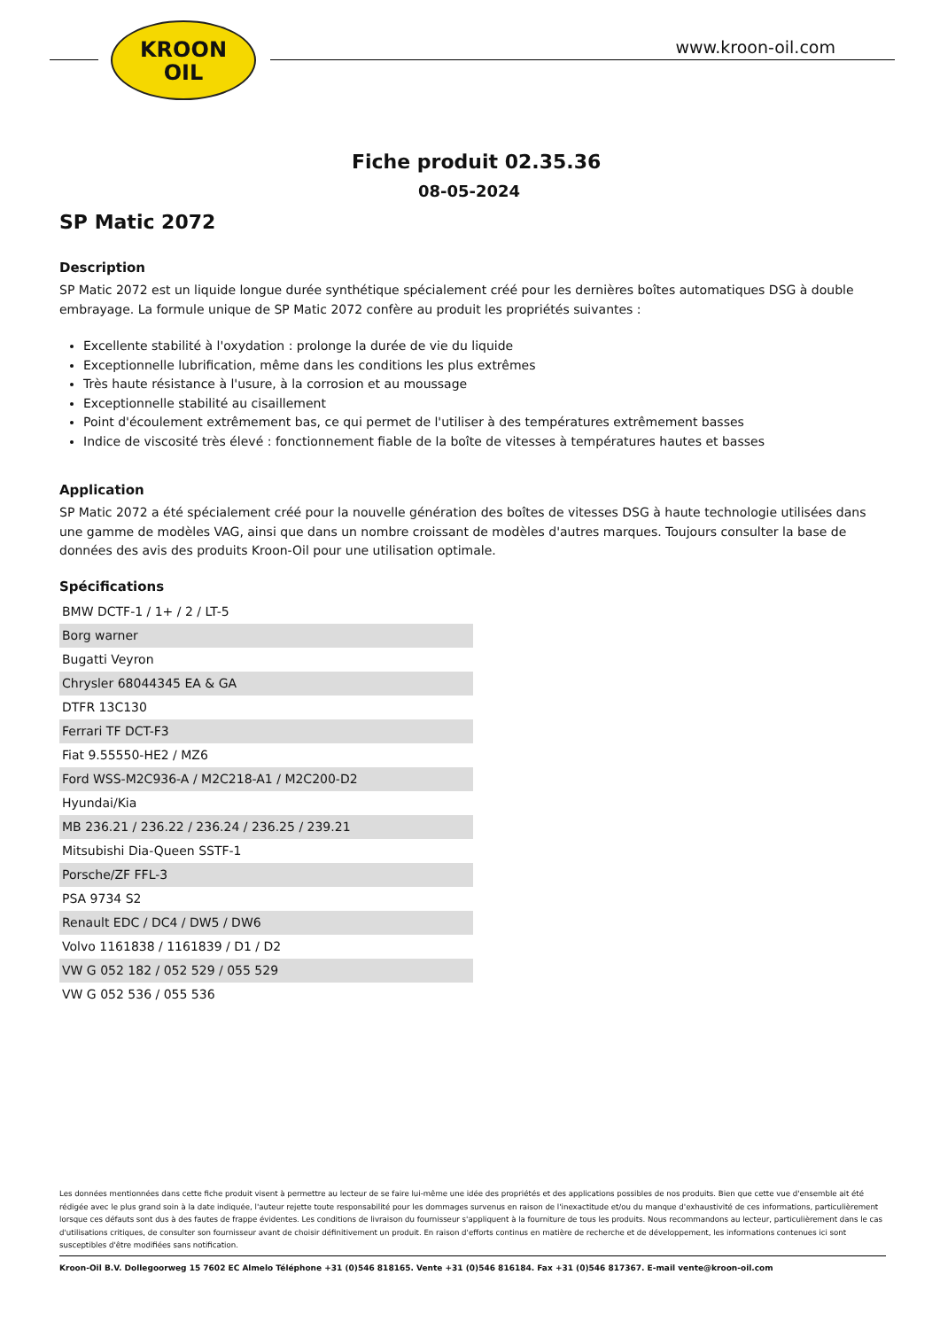KROON
OIL
www.kroon-oil.com
Fiche produit 02.35.36
08-05-2024
SP Matic 2072
Description
SP Matic 2072 est un liquide longue durée synthétique spécialement créé pour les dernières boîtes automatiques DSG à double embrayage. La formule unique de SP Matic 2072 confère au produit les propriétés suivantes :
Excellente stabilité à l'oxydation : prolonge la durée de vie du liquide
Exceptionnelle lubrification, même dans les conditions les plus extrêmes
Très haute résistance à l'usure, à la corrosion et au moussage
Exceptionnelle stabilité au cisaillement
Point d'écoulement extrêmement bas, ce qui permet de l'utiliser à des températures extrêmement basses
Indice de viscosité très élevé : fonctionnement fiable de la boîte de vitesses à températures hautes et basses
Application
SP Matic 2072 a été spécialement créé pour la nouvelle génération des boîtes de vitesses DSG à haute technologie utilisées dans une gamme de modèles VAG, ainsi que dans un nombre croissant de modèles d'autres marques. Toujours consulter la base de données des avis des produits Kroon-Oil pour une utilisation optimale.
Spécifications
| BMW DCTF-1 / 1+ / 2 / LT-5 |
| Borg warner |
| Bugatti Veyron |
| Chrysler 68044345 EA & GA |
| DTFR 13C130 |
| Ferrari TF DCT-F3 |
| Fiat 9.55550-HE2 / MZ6 |
| Ford WSS-M2C936-A / M2C218-A1 / M2C200-D2 |
| Hyundai/Kia |
| MB 236.21 / 236.22 / 236.24 / 236.25 / 239.21 |
| Mitsubishi Dia-Queen SSTF-1 |
| Porsche/ZF FFL-3 |
| PSA 9734 S2 |
| Renault EDC / DC4 / DW5 / DW6 |
| Volvo 1161838 / 1161839 / D1 / D2 |
| VW G 052 182 / 052 529 / 055 529 |
| VW G 052 536 / 055 536 |
Les données mentionnées dans cette fiche produit visent à permettre au lecteur de se faire lui-même une idée des propriétés et des applications possibles de nos produits. Bien que cette vue d'ensemble ait été rédigée avec le plus grand soin à la date indiquée, l'auteur rejette toute responsabilité pour les dommages survenus en raison de l'inexactitude et/ou du manque d'exhaustivité de ces informations, particulièrement lorsque ces défauts sont dus à des fautes de frappe évidentes. Les conditions de livraison du fournisseur s'appliquent à la fourniture de tous les produits. Nous recommandons au lecteur, particulièrement dans le cas d'utilisations critiques, de consulter son fournisseur avant de choisir définitivement un produit. En raison d'efforts continus en matière de recherche et de développement, les informations contenues ici sont susceptibles d'être modifiées sans notification.
Kroon-Oil B.V. Dollegoorweg 15 7602 EC Almelo Téléphone +31 (0)546 818165. Vente +31 (0)546 816184. Fax +31 (0)546 817367. E-mail vente@kroon-oil.com